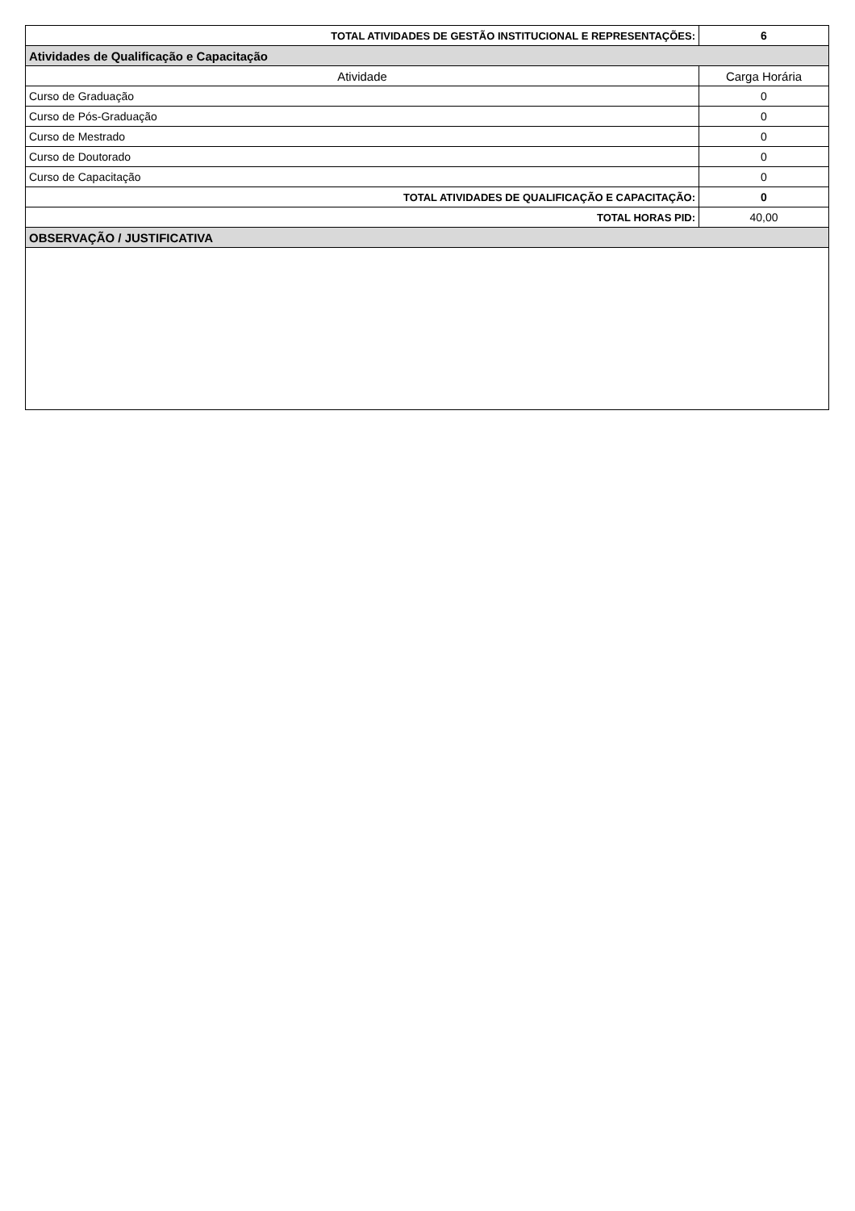| TOTAL ATIVIDADES DE GESTÃO INSTITUCIONAL E REPRESENTAÇÕES: | 6 |
| Atividades de Qualificação e Capacitação | |
| Atividade | Carga Horária |
| Curso de Graduação | 0 |
| Curso de Pós-Graduação | 0 |
| Curso de Mestrado | 0 |
| Curso de Doutorado | 0 |
| Curso de Capacitação | 0 |
| TOTAL ATIVIDADES DE QUALIFICAÇÃO E CAPACITAÇÃO: | 0 |
| TOTAL HORAS PID: | 40,00 |
| OBSERVAÇÃO / JUSTIFICATIVA | |